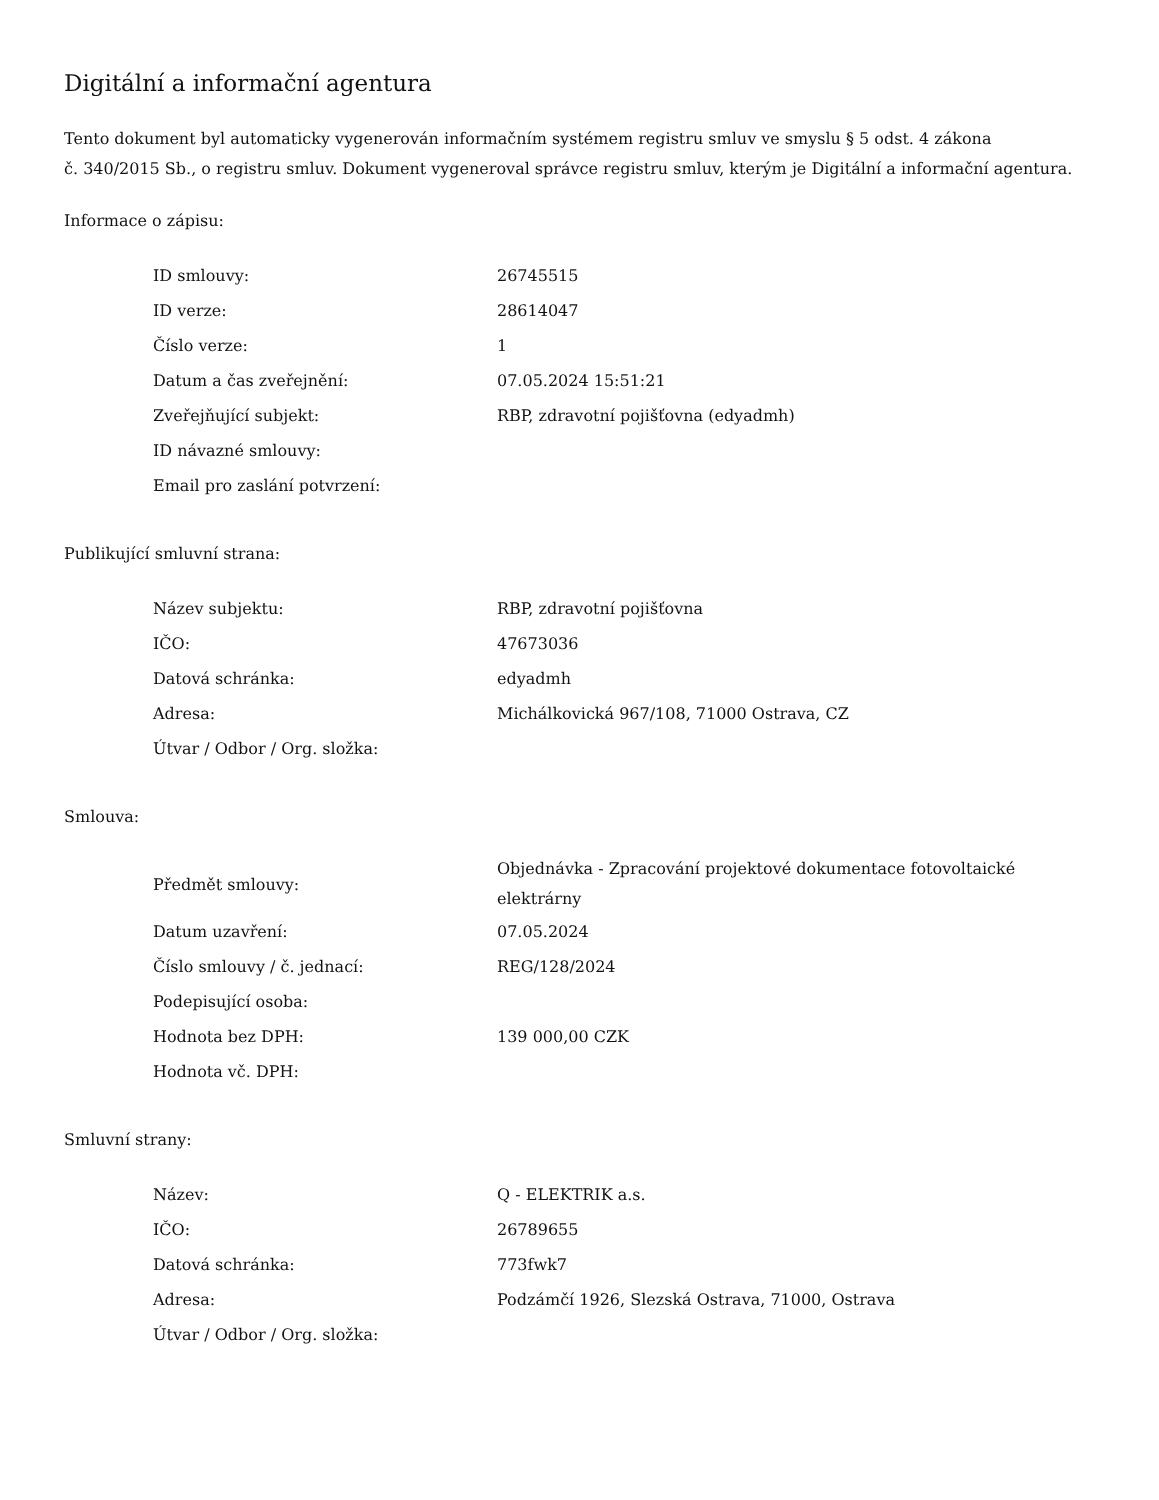Digitální a informační agentura
Tento dokument byl automaticky vygenerován informačním systémem registru smluv ve smyslu § 5 odst. 4 zákona
č. 340/2015 Sb., o registru smluv. Dokument vygeneroval správce registru smluv, kterým je Digitální a informační agentura.
Informace o zápisu:
| ID smlouvy: | 26745515 |
| ID verze: | 28614047 |
| Číslo verze: | 1 |
| Datum a čas zveřejnění: | 07.05.2024 15:51:21 |
| Zveřejňující subjekt: | RBP, zdravotní pojišťovna (edyadmh) |
| ID návazné smlouvy: | |
| Email pro zaslání potvrzení: | |
Publikující smluvní strana:
| Název subjektu: | RBP, zdravotní pojišťovna |
| IČO: | 47673036 |
| Datová schránka: | edyadmh |
| Adresa: | Michálkovická 967/108, 71000 Ostrava, CZ |
| Útvar / Odbor / Org. složka: | |
Smlouva:
| Předmět smlouvy: | Objednávka - Zpracování projektové dokumentace fotovoltaické elektrárny |
| Datum uzavření: | 07.05.2024 |
| Číslo smlouvy / č. jednací: | REG/128/2024 |
| Podepisující osoba: | |
| Hodnota bez DPH: | 139 000,00 CZK |
| Hodnota vč. DPH: | |
Smluvní strany:
| Název: | Q - ELEKTRIK a.s. |
| IČO: | 26789655 |
| Datová schránka: | 773fwk7 |
| Adresa: | Podzámčí 1926, Slezská Ostrava, 71000, Ostrava |
| Útvar / Odbor / Org. složka: | |